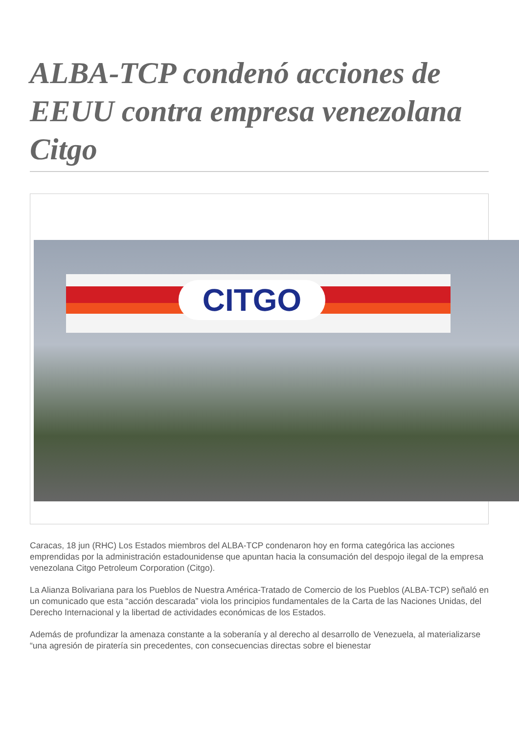ALBA-TCP condenó acciones de EEUU contra empresa venezolana Citgo
CITGO
Caracas, 18 jun (RHC) Los Estados miembros del ALBA-TCP condenaron hoy en forma categórica las acciones emprendidas por la administración estadounidense que apuntan hacia la consumación del despojo ilegal de la empresa venezolana Citgo Petroleum Corporation (Citgo).
La Alianza Bolivariana para los Pueblos de Nuestra América-Tratado de Comercio de los Pueblos (ALBA-TCP) señaló en un comunicado que esta “acción descarada” viola los principios fundamentales de la Carta de las Naciones Unidas, del Derecho Internacional y la libertad de actividades económicas de los Estados.
Además de profundizar la amenaza constante a la soberanía y al derecho al desarrollo de Venezuela, al materializarse “una agresión de piratería sin precedentes, con consecuencias directas sobre el bienestar